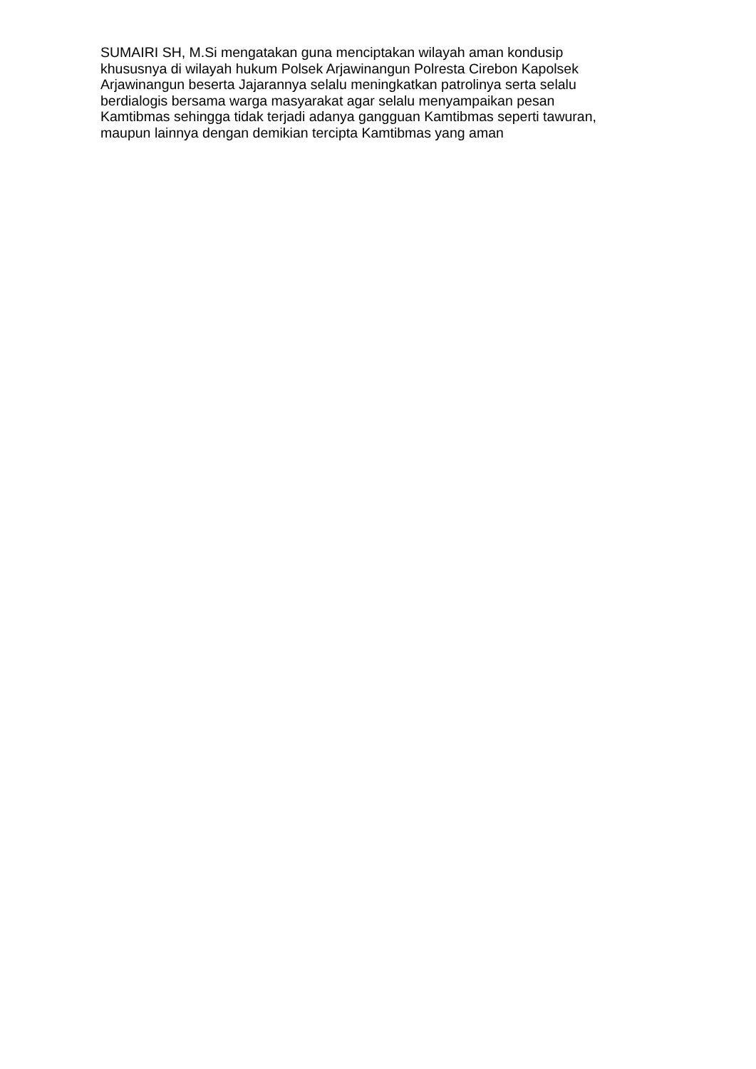SUMAIRI SH, M.Si mengatakan guna menciptakan wilayah aman kondusip
khususnya di wilayah hukum Polsek Arjawinangun Polresta Cirebon Kapolsek
Arjawinangun beserta Jajarannya selalu meningkatkan patrolinya serta selalu
berdialogis bersama warga masyarakat agar selalu menyampaikan pesan
Kamtibmas sehingga tidak terjadi adanya gangguan Kamtibmas seperti tawuran,
maupun lainnya dengan demikian tercipta Kamtibmas yang aman